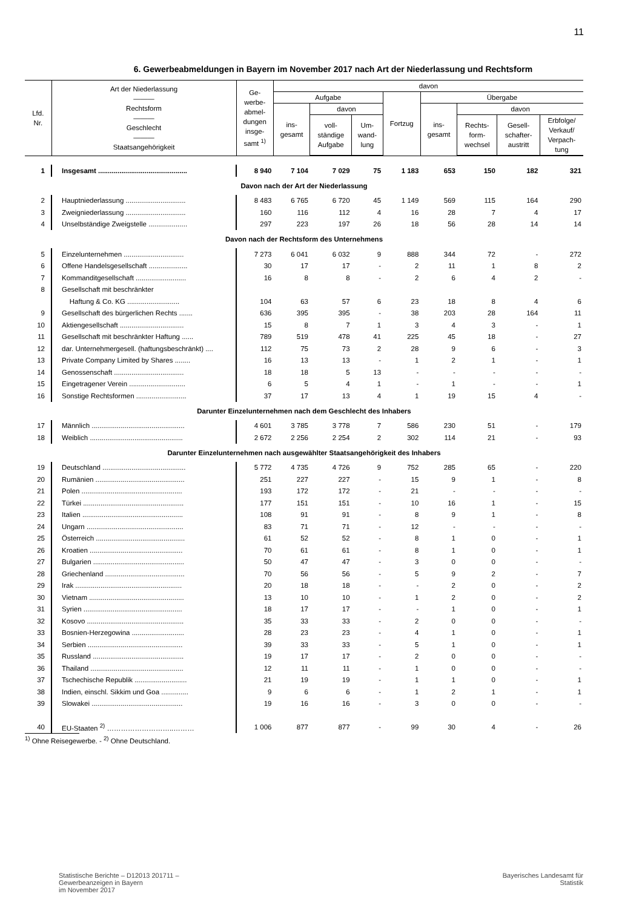11
6. Gewerbeabmeldungen in Bayern im November 2017 nach Art der Niederlassung und Rechtsform
| Lfd. Nr. | Art der Niederlassung ——— Rechtsform ——— Geschlecht ——— Staatsangehörigkeit | Ge- werbe- abmel- dungen insge- samt <sup>1)</sup> | davon | | | | | | | |
| --- | --- | --- | --- | --- | --- | --- | --- | --- | --- | --- |
| | | | Aufgabe | | | Fortzug | Übergabe | | | |
| | | | ins- gesamt | davon | | | ins- gesamt | davon | | |
| | | | | voll- ständige Aufgabe | Um- wand- lung | | | Rechts- form- wechsel | Gesell- schafter- austritt | Erbfolge/ Verkauf/ Verpach- tung |
| 1 | Insgesamt .............................................. | 8 940 | 7 104 | 7 029 | 75 | 1 183 | 653 | 150 | 182 | 321 |
| Davon nach der Art der Niederlassung | | | | | | | | | | |
| 2 | Hauptniederlassung ............................... | 8 483 | 6 765 | 6 720 | 45 | 1 149 | 569 | 115 | 164 | 290 |
| 3 | Zweigniederlassung ............................... | 160 | 116 | 112 | 4 | 16 | 28 | 7 | 4 | 17 |
| 4 | Unselbständige Zweigstelle .................... | 297 | 223 | 197 | 26 | 18 | 56 | 28 | 14 | 14 |
| Davon nach der Rechtsform des Unternehmens | | | | | | | | | | |
| 5 | Einzelunternehmen ............................... | 7 273 | 6 041 | 6 032 | 9 | 888 | 344 | 72 | - | 272 |
| 6 | Offene Handelsgesellschaft .................... | 30 | 17 | 17 | - | 2 | 11 | 1 | 8 | 2 |
| 7 | Kommanditgesellschaft .......................... | 16 | 8 | 8 | - | 2 | 6 | 4 | 2 | - |
| 8 | Gesellschaft mit beschränkter | | | | | | | | | |
| | Haftung & Co. KG ........................... | 104 | 63 | 57 | 6 | 23 | 18 | 8 | 4 | 6 |
| 9 | Gesellschaft des bürgerlichen Rechts ....... | 636 | 395 | 395 | - | 38 | 203 | 28 | 164 | 11 |
| 10 | Aktiengesellschaft ................................. | 15 | 8 | 7 | 1 | 3 | 4 | 3 | - | 1 |
| 11 | Gesellschaft mit beschränkter Haftung ...... | 789 | 519 | 478 | 41 | 225 | 45 | 18 | - | 27 |
| 12 | dar. Unternehmergesell. (haftungsbeschränkt) .... | 112 | 75 | 73 | 2 | 28 | 9 | 6 | - | 3 |
| 13 | Private Company Limited by Shares ........ | 16 | 13 | 13 | - | 1 | 2 | 1 | - | 1 |
| 14 | Genossenschaft .................................... | 18 | 18 | 5 | 13 | - | - | - | - | - |
| 15 | Eingetragener Verein ............................. | 6 | 5 | 4 | 1 | - | 1 | - | - | 1 |
| 16 | Sonstige Rechtsformen .......................... | 37 | 17 | 13 | 4 | 1 | 19 | 15 | 4 | - |
| Darunter Einzelunternehmen nach dem Geschlecht des Inhabers | | | | | | | | | | |
| 17 | Männlich ................................................ | 4 601 | 3 785 | 3 778 | 7 | 586 | 230 | 51 | - | 179 |
| 18 | Weiblich ................................................ | 2 672 | 2 256 | 2 254 | 2 | 302 | 114 | 21 | - | 93 |
| Darunter Einzelunternehmen nach ausgewählter Staatsangehörigkeit des Inhabers | | | | | | | | | | |
| 19 | Deutschland ........................................... | 5 772 | 4 735 | 4 726 | 9 | 752 | 285 | 65 | - | 220 |
| 20 | Rumänien .............................................. | 251 | 227 | 227 | - | 15 | 9 | 1 | - | 8 |
| 21 | Polen .................................................... | 193 | 172 | 172 | - | 21 | - | - | - | - |
| 22 | Türkei .................................................... | 177 | 151 | 151 | - | 10 | 16 | 1 | - | 15 |
| 23 | Italien .................................................... | 108 | 91 | 91 | - | 8 | 9 | 1 | - | 8 |
| 24 | Ungarn .................................................. | 83 | 71 | 71 | - | 12 | - | - | - | - |
| 25 | Österreich .............................................. | 61 | 52 | 52 | - | 8 | 1 | 0 | - | 1 |
| 26 | Kroatien ................................................ | 70 | 61 | 61 | - | 8 | 1 | 0 | - | 1 |
| 27 | Bulgarien ............................................... | 50 | 47 | 47 | - | 3 | 0 | 0 | - | - |
| 28 | Griechenland ......................................... | 70 | 56 | 56 | - | 5 | 9 | 2 | - | 7 |
| 29 | Irak ....................................................... | 20 | 18 | 18 | - | - | 2 | 0 | - | 2 |
| 30 | Vietnam ................................................. | 13 | 10 | 10 | - | 1 | 2 | 0 | - | 2 |
| 31 | Syrien ................................................... | 18 | 17 | 17 | - | - | 1 | 0 | - | 1 |
| 32 | Kosovo .................................................. | 35 | 33 | 33 | - | 2 | 0 | 0 | - | - |
| 33 | Bosnien-Herzegowina ........................... | 28 | 23 | 23 | - | 4 | 1 | 0 | - | 1 |
| 34 | Serbien ................................................. | 39 | 33 | 33 | - | 5 | 1 | 0 | - | 1 |
| 35 | Russland ............................................... | 19 | 17 | 17 | - | 2 | 0 | 0 | - | - |
| 36 | Thailand ................................................ | 12 | 11 | 11 | - | 1 | 0 | 0 | - | - |
| 37 | Tschechische Republik ........................... | 21 | 19 | 19 | - | 1 | 1 | 0 | - | 1 |
| 38 | Indien, einschl. Sikkim und Goa .............. | 9 | 6 | 6 | - | 1 | 2 | 1 | - | 1 |
| 39 | Slowakei ............................................... | 19 | 16 | 16 | - | 3 | 0 | 0 | - | - |
| 40 | EU-Staaten <sup>2)</sup> ………………………..……… | 1 006 | 877 | 877 | - | 99 | 30 | 4 | - | 26 |
<sup>1)</sup> Ohne Reisegewerbe. - <sup>2)</sup> Ohne Deutschland.
Statistische Berichte – D12013 201711 –
Gewerbeanzeigen in Bayern
im November 2017
Bayerisches Landesamt für
Statistik